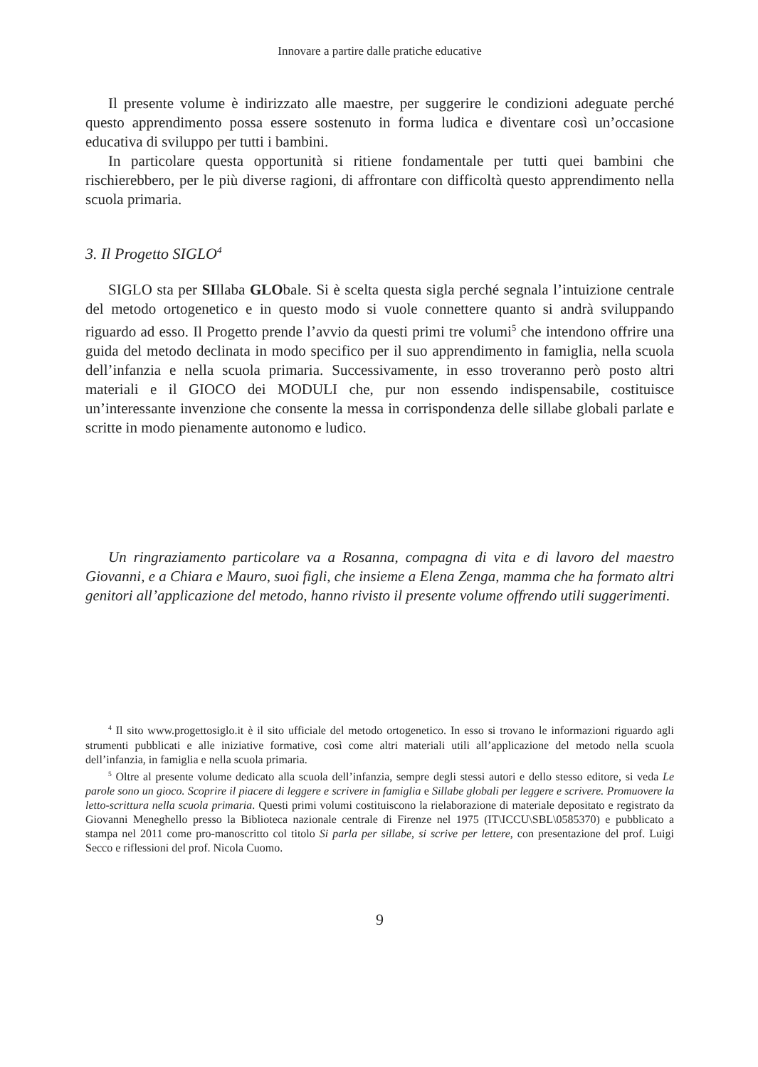Innovare a partire dalle pratiche educative
Il presente volume è indirizzato alle maestre, per suggerire le condizioni adeguate perché questo apprendimento possa essere sostenuto in forma ludica e diventare così un’occasione educativa di sviluppo per tutti i bambini.
In particolare questa opportunità si ritiene fondamentale per tutti quei bambini che rischierebbero, per le più diverse ragioni, di affrontare con difficoltà questo apprendimento nella scuola primaria.
3. Il Progetto SIGLO<sup>4</sup>
SIGLO sta per SIllaba GLObale. Si è scelta questa sigla perché segnala l’intuizione centrale del metodo ortogenetico e in questo modo si vuole connettere quanto si andrà sviluppando riguardo ad esso. Il Progetto prende l’avvio da questi primi tre volumi<sup>5</sup> che intendono offrire una guida del metodo declinata in modo specifico per il suo apprendimento in famiglia, nella scuola dell’infanzia e nella scuola primaria. Successivamente, in esso troveranno però posto altri materiali e il GIOCO dei MODULI che, pur non essendo indispensabile, costituisce un’interessante invenzione che consente la messa in corrispondenza delle sillabe globali parlate e scritte in modo pienamente autonomo e ludico.
Un ringraziamento particolare va a Rosanna, compagna di vita e di lavoro del maestro Giovanni, e a Chiara e Mauro, suoi figli, che insieme a Elena Zenga, mamma che ha formato altri genitori all’applicazione del metodo, hanno rivisto il presente volume offrendo utili suggerimenti.
<sup>4</sup> Il sito www.progettosiglo.it è il sito ufficiale del metodo ortogenetico. In esso si trovano le informazioni riguardo agli strumenti pubblicati e alle iniziative formative, così come altri materiali utili all’applicazione del metodo nella scuola dell’infanzia, in famiglia e nella scuola primaria.
<sup>5</sup> Oltre al presente volume dedicato alla scuola dell’infanzia, sempre degli stessi autori e dello stesso editore, si veda Le parole sono un gioco. Scoprire il piacere di leggere e scrivere in famiglia e Sillabe globali per leggere e scrivere. Promuovere la letto-scrittura nella scuola primaria. Questi primi volumi costituiscono la rielaborazione di materiale depositato e registrato da Giovanni Meneghello presso la Biblioteca nazionale centrale di Firenze nel 1975 (IT\ICCU\SBL\0585370) e pubblicato a stampa nel 2011 come pro-manoscritto col titolo Si parla per sillabe, si scrive per lettere, con presentazione del prof. Luigi Secco e riflessioni del prof. Nicola Cuomo.
9